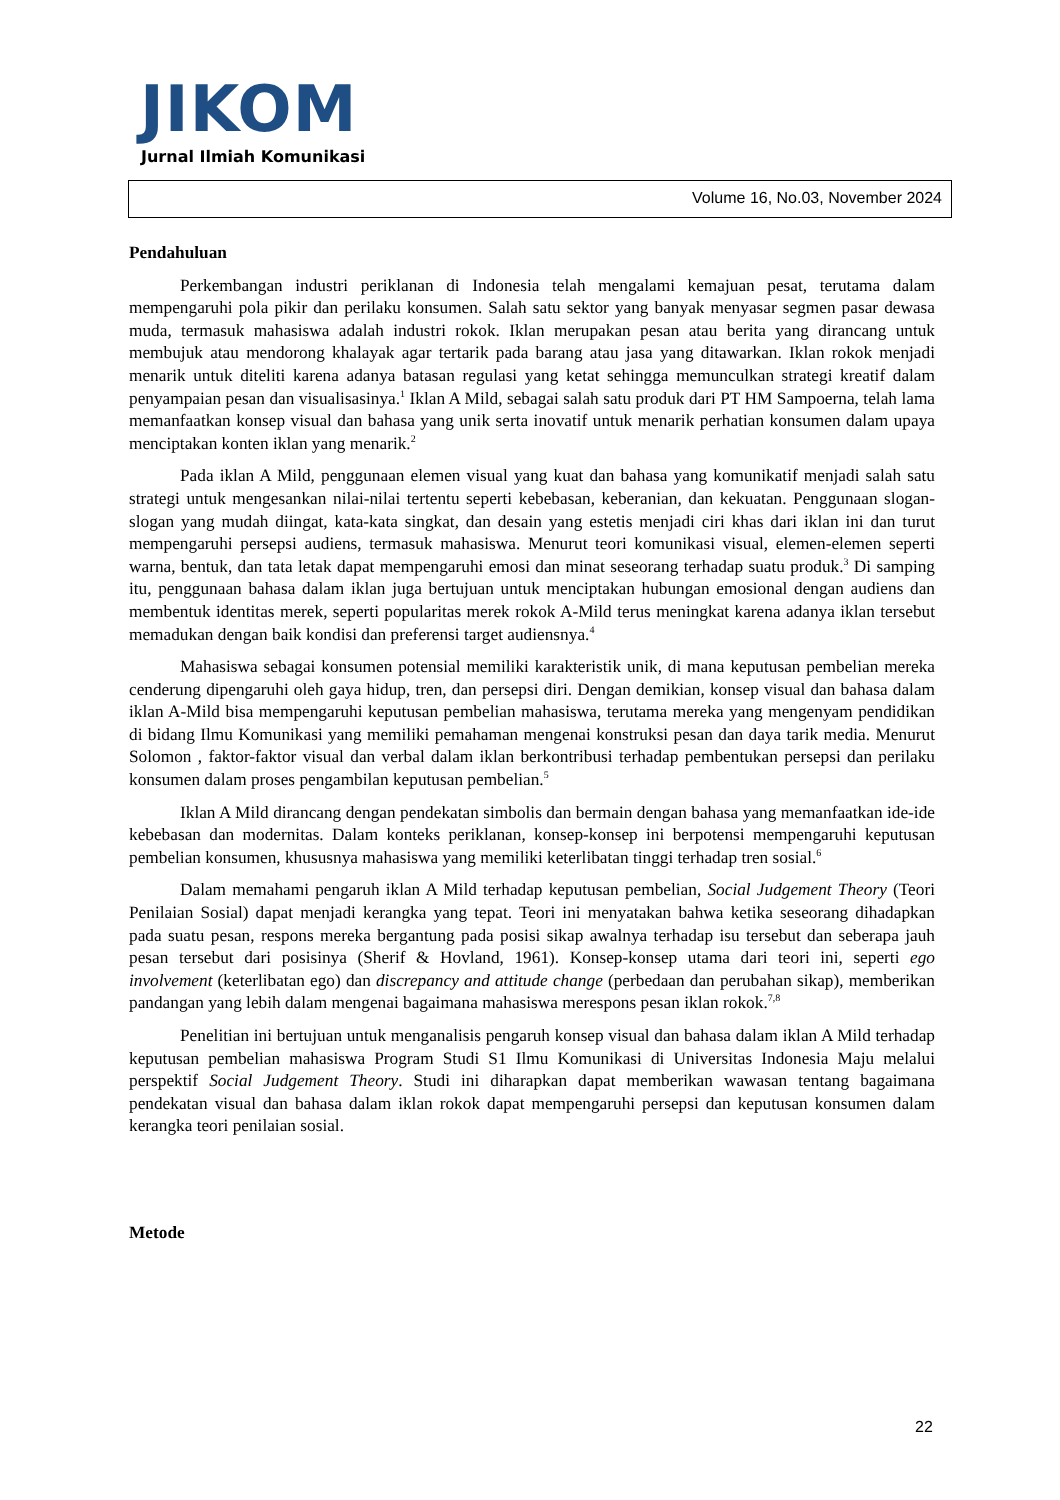JIKOM
Jurnal Ilmiah Komunikasi
Volume 16, No.03, November 2024
Pendahuluan
Perkembangan industri periklanan di Indonesia telah mengalami kemajuan pesat, terutama dalam mempengaruhi pola pikir dan perilaku konsumen. Salah satu sektor yang banyak menyasar segmen pasar dewasa muda, termasuk mahasiswa adalah industri rokok. Iklan merupakan pesan atau berita yang dirancang untuk membujuk atau mendorong khalayak agar tertarik pada barang atau jasa yang ditawarkan. Iklan rokok menjadi menarik untuk diteliti karena adanya batasan regulasi yang ketat sehingga memunculkan strategi kreatif dalam penyampaian pesan dan visualisasinya.<sup>1</sup> Iklan A Mild, sebagai salah satu produk dari PT HM Sampoerna, telah lama memanfaatkan konsep visual dan bahasa yang unik serta inovatif untuk menarik perhatian konsumen dalam upaya menciptakan konten iklan yang menarik.<sup>2</sup>
Pada iklan A Mild, penggunaan elemen visual yang kuat dan bahasa yang komunikatif menjadi salah satu strategi untuk mengesankan nilai-nilai tertentu seperti kebebasan, keberanian, dan kekuatan. Penggunaan slogan-slogan yang mudah diingat, kata-kata singkat, dan desain yang estetis menjadi ciri khas dari iklan ini dan turut mempengaruhi persepsi audiens, termasuk mahasiswa. Menurut teori komunikasi visual, elemen-elemen seperti warna, bentuk, dan tata letak dapat mempengaruhi emosi dan minat seseorang terhadap suatu produk.<sup>3</sup> Di samping itu, penggunaan bahasa dalam iklan juga bertujuan untuk menciptakan hubungan emosional dengan audiens dan membentuk identitas merek, seperti popularitas merek rokok A-Mild terus meningkat karena adanya iklan tersebut memadukan dengan baik kondisi dan preferensi target audiensnya.<sup>4</sup>
Mahasiswa sebagai konsumen potensial memiliki karakteristik unik, di mana keputusan pembelian mereka cenderung dipengaruhi oleh gaya hidup, tren, dan persepsi diri. Dengan demikian, konsep visual dan bahasa dalam iklan A-Mild bisa mempengaruhi keputusan pembelian mahasiswa, terutama mereka yang mengenyam pendidikan di bidang Ilmu Komunikasi yang memiliki pemahaman mengenai konstruksi pesan dan daya tarik media. Menurut Solomon , faktor-faktor visual dan verbal dalam iklan berkontribusi terhadap pembentukan persepsi dan perilaku konsumen dalam proses pengambilan keputusan pembelian.<sup>5</sup>
Iklan A Mild dirancang dengan pendekatan simbolis dan bermain dengan bahasa yang memanfaatkan ide-ide kebebasan dan modernitas. Dalam konteks periklanan, konsep-konsep ini berpotensi mempengaruhi keputusan pembelian konsumen, khususnya mahasiswa yang memiliki keterlibatan tinggi terhadap tren sosial.<sup>6</sup>
Dalam memahami pengaruh iklan A Mild terhadap keputusan pembelian, Social Judgement Theory (Teori Penilaian Sosial) dapat menjadi kerangka yang tepat. Teori ini menyatakan bahwa ketika seseorang dihadapkan pada suatu pesan, respons mereka bergantung pada posisi sikap awalnya terhadap isu tersebut dan seberapa jauh pesan tersebut dari posisinya (Sherif & Hovland, 1961). Konsep-konsep utama dari teori ini, seperti ego involvement (keterlibatan ego) dan discrepancy and attitude change (perbedaan dan perubahan sikap), memberikan pandangan yang lebih dalam mengenai bagaimana mahasiswa merespons pesan iklan rokok.<sup>7,8</sup>
Penelitian ini bertujuan untuk menganalisis pengaruh konsep visual dan bahasa dalam iklan A Mild terhadap keputusan pembelian mahasiswa Program Studi S1 Ilmu Komunikasi di Universitas Indonesia Maju melalui perspektif Social Judgement Theory. Studi ini diharapkan dapat memberikan wawasan tentang bagaimana pendekatan visual dan bahasa dalam iklan rokok dapat mempengaruhi persepsi dan keputusan konsumen dalam kerangka teori penilaian sosial.
Metode
22